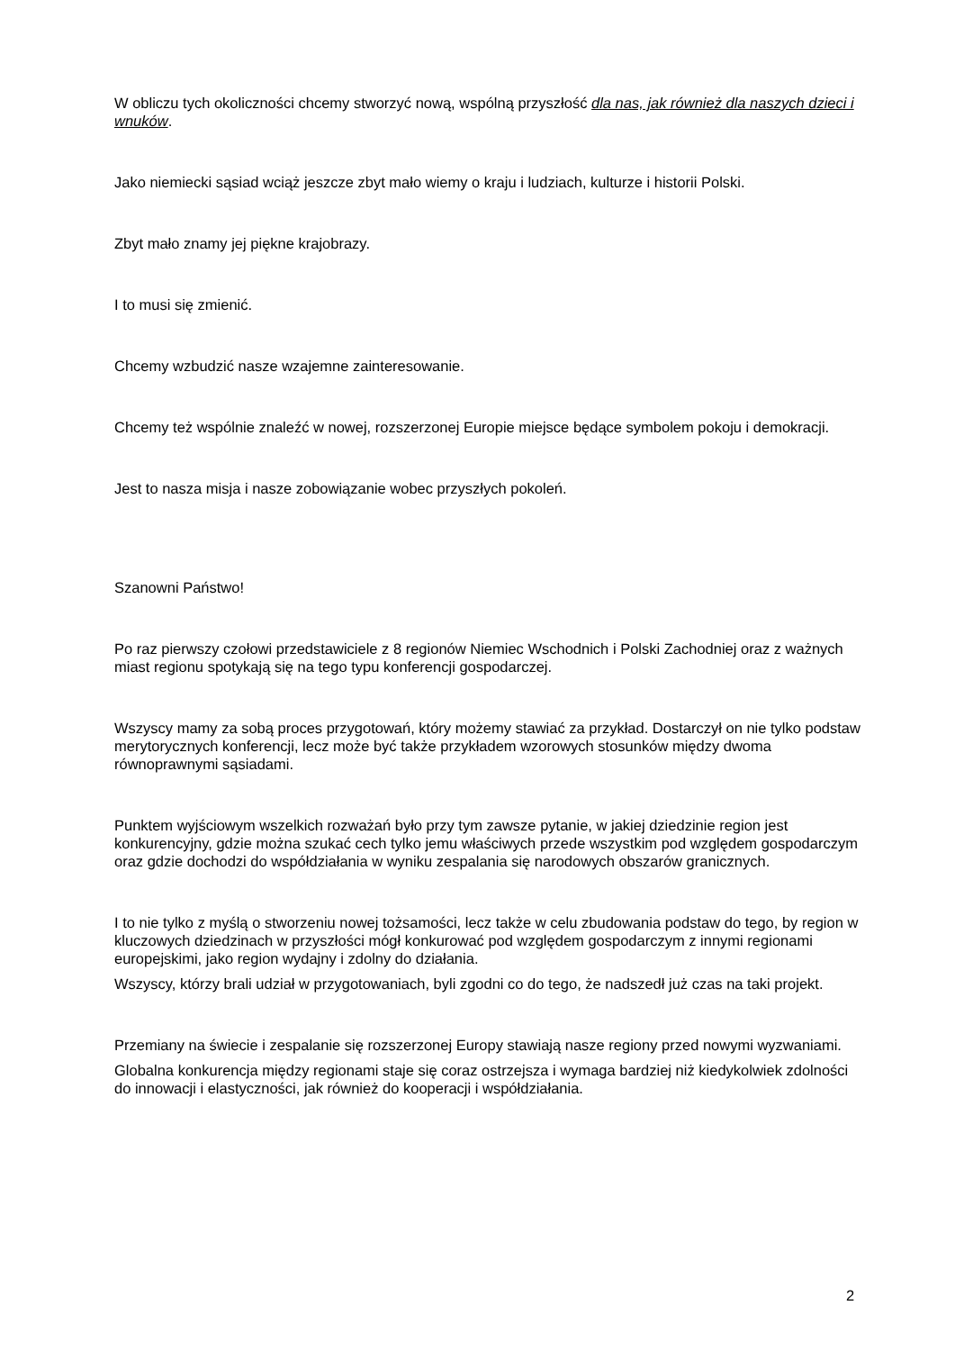W obliczu tych okoliczności chcemy stworzyć nową, wspólną przyszłość dla nas, jak również dla naszych dzieci i wnuków.
Jako niemiecki sąsiad wciąż jeszcze zbyt mało wiemy o kraju i ludziach, kulturze i historii Polski.
Zbyt mało znamy jej piękne krajobrazy.
I to musi się zmienić.
Chcemy wzbudzić nasze wzajemne zainteresowanie.
Chcemy też wspólnie znaleźć w nowej, rozszerzonej Europie miejsce będące symbolem pokoju i demokracji.
Jest to nasza misja i nasze zobowiązanie wobec przyszłych pokoleń.
Szanowni Państwo!
Po raz pierwszy czołowi przedstawiciele z 8 regionów Niemiec Wschodnich i Polski Zachodniej oraz z ważnych miast regionu spotykają się na tego typu konferencji gospodarczej.
Wszyscy mamy za sobą proces przygotowań, który możemy stawiać za przykład. Dostarczył on nie tylko podstaw merytorycznych konferencji, lecz może być także przykładem wzorowych stosunków między dwoma równoprawnymi sąsiadami.
Punktem wyjściowym wszelkich rozważań było przy tym zawsze pytanie, w jakiej dziedzinie region jest konkurencyjny, gdzie można szukać cech tylko jemu właściwych przede wszystkim pod względem gospodarczym oraz gdzie dochodzi do współdziałania w wyniku zespalania się narodowych obszarów granicznych.
I to nie tylko z myślą o stworzeniu nowej tożsamości, lecz także w celu zbudowania podstaw do tego, by region w kluczowych dziedzinach w przyszłości mógł konkurować pod względem gospodarczym z innymi regionami europejskimi, jako region wydajny i zdolny do działania.
Wszyscy, którzy brali udział w przygotowaniach, byli zgodni co do tego, że nadszedł już czas na taki projekt.
Przemiany na świecie i zespalanie się rozszerzonej Europy stawiają nasze regiony przed nowymi wyzwaniami.
Globalna konkurencja między regionami staje się coraz ostrzejsza i wymaga bardziej niż kiedykolwiek zdolności do innowacji i elastyczności, jak również do kooperacji i współdziałania.
2